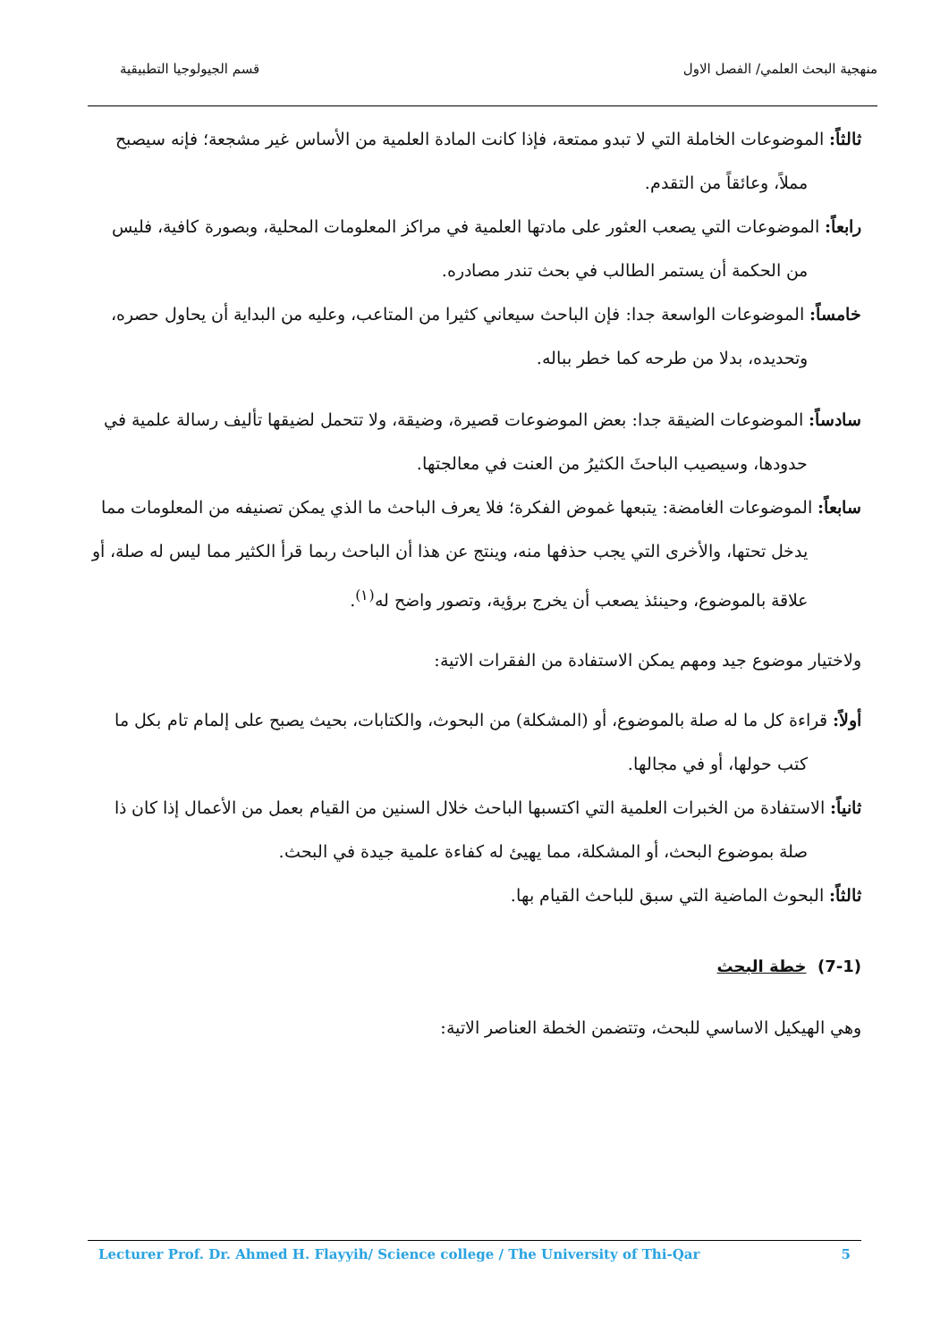منهجية البحث العلمي/ الفصل الاول قسم الجيولوجيا التطبيقية
ثالثاً: الموضوعات الخاملة التي لا تبدو ممتعة، فإذا كانت المادة العلمية من الأساس غير مشجعة؛ فإنه سيصبح مملاً، وعائقاً من التقدم.
رابعاً: الموضوعات التي يصعب العثور على مادتها العلمية في مراكز المعلومات المحلية، وبصورة كافية، فليس من الحكمة أن يستمر الطالب في بحث تندر مصادره.
خامساً: الموضوعات الواسعة جدا: فإن الباحث سيعاني كثيرا من المتاعب، وعليه من البداية أن يحاول حصره، وتحديده، بدلا من طرحه كما خطر بباله.
سادساً: الموضوعات الضيقة جدا: بعض الموضوعات قصيرة، وضيقة، ولا تتحمل لضيقها تأليف رسالة علمية في حدودها، وسيصيب الباحثَ الكثيرُ من العنت في معالجتها.
سابعاً: الموضوعات الغامضة: يتبعها غموض الفكرة؛ فلا يعرف الباحث ما الذي يمكن تصنيفه من المعلومات مما يدخل تحتها، والأخرى التي يجب حذفها منه، وينتج عن هذا أن الباحث ربما قرأ الكثير مما ليس له صلة، أو علاقة بالموضوع، وحينئذ يصعب أن يخرج برؤية، وتصور واضح له<sup>(١)</sup>.
ولاختيار موضوع جيد ومهم يمكن الاستفادة من الفقرات الاتية:
أولاً: قراءة كل ما له صلة بالموضوع، أو (المشكلة) من البحوث، والكتابات، بحيث يصبح على إلمام تام بكل ما كتب حولها، أو في مجالها.
ثانياً: الاستفادة من الخبرات العلمية التي اكتسبها الباحث خلال السنين من القيام بعمل من الأعمال إذا كان ذا صلة بموضوع البحث، أو المشكلة، مما يهيئ له كفاءة علمية جيدة في البحث.
ثالثاً: البحوث الماضية التي سبق للباحث القيام بها.
(7-1) خطة البحث
وهي الهيكيل الاساسي للبحث، وتتضمن الخطة العناصر الاتية:
Lecturer Prof. Dr. Ahmed H. Flayyih/ Science college / The University of Thi-Qar 5